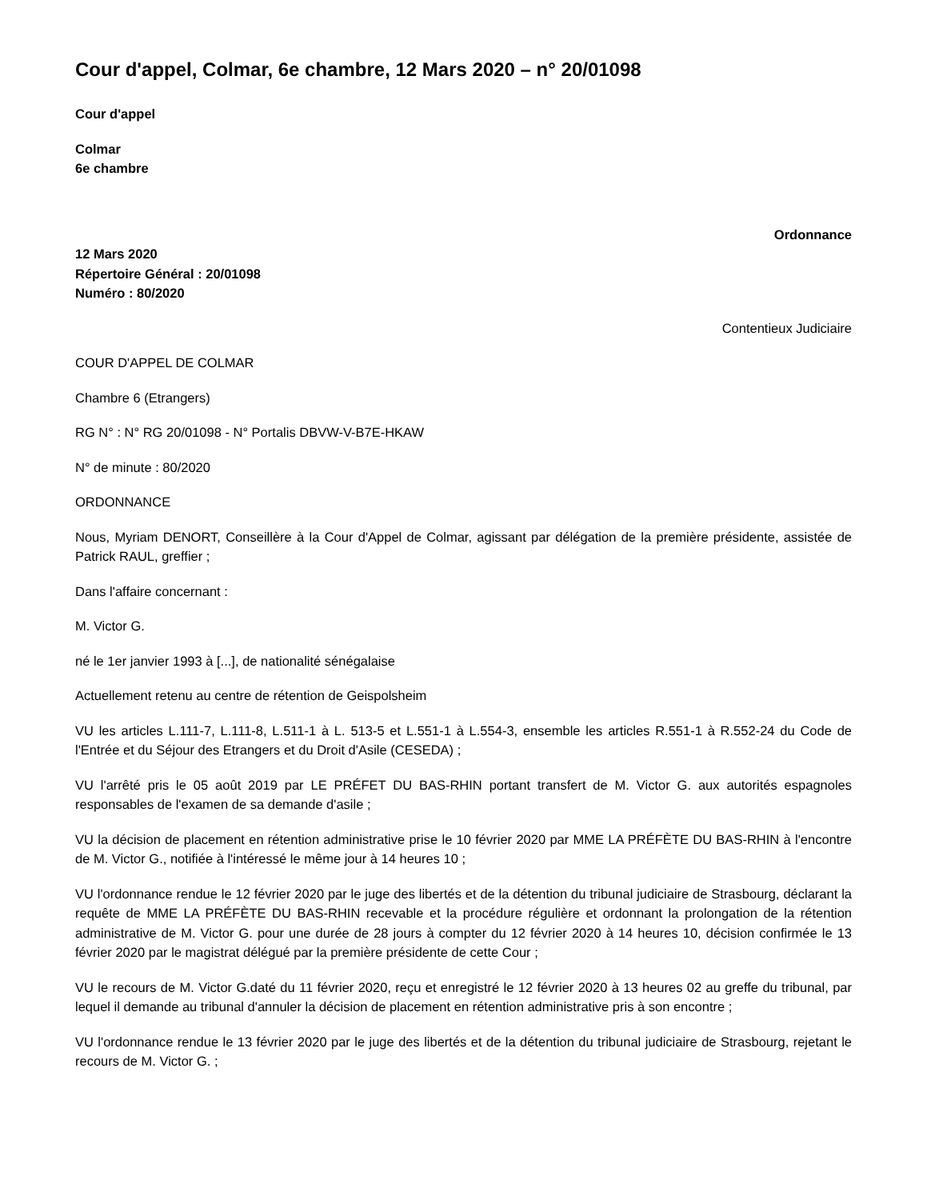Cour d'appel, Colmar, 6e chambre, 12 Mars 2020 – n° 20/01098
Cour d'appel
Colmar
6e chambre
Ordonnance
12 Mars 2020
Répertoire Général : 20/01098
Numéro : 80/2020
Contentieux Judiciaire
COUR D'APPEL DE COLMAR
Chambre 6 (Etrangers)
RG N° : N° RG 20/01098 - N° Portalis DBVW-V-B7E-HKAW
N° de minute : 80/2020
ORDONNANCE
Nous, Myriam DENORT, Conseillère à la Cour d'Appel de Colmar, agissant par délégation de la première présidente, assistée de Patrick RAUL, greffier ;
Dans l'affaire concernant :
M. Victor G.
né le 1er janvier 1993 à [...], de nationalité sénégalaise
Actuellement retenu au centre de rétention de Geispolsheim
VU les articles L.111-7, L.111-8, L.511-1 à L. 513-5 et L.551-1 à L.554-3, ensemble les articles R.551-1 à R.552-24 du Code de l'Entrée et du Séjour des Etrangers et du Droit d'Asile (CESEDA) ;
VU l'arrêté pris le 05 août 2019 par LE PRÉFET DU BAS-RHIN portant transfert de M. Victor G. aux autorités espagnoles responsables de l'examen de sa demande d'asile ;
VU la décision de placement en rétention administrative prise le 10 février 2020 par MME LA PRÉFÈTE DU BAS-RHIN à l'encontre de M. Victor G., notifiée à l'intéressé le même jour à 14 heures 10 ;
VU l'ordonnance rendue le 12 février 2020 par le juge des libertés et de la détention du tribunal judiciaire de Strasbourg, déclarant la requête de MME LA PRÉFÈTE DU BAS-RHIN recevable et la procédure régulière et ordonnant la prolongation de la rétention administrative de M. Victor G. pour une durée de 28 jours à compter du 12 février 2020 à 14 heures 10, décision confirmée le 13 février 2020 par le magistrat délégué par la première présidente de cette Cour ;
VU le recours de M. Victor G.daté du 11 février 2020, reçu et enregistré le 12 février 2020 à 13 heures 02 au greffe du tribunal, par lequel il demande au tribunal d'annuler la décision de placement en rétention administrative pris à son encontre ;
VU l'ordonnance rendue le 13 février 2020 par le juge des libertés et de la détention du tribunal judiciaire de Strasbourg, rejetant le recours de M. Victor G. ;